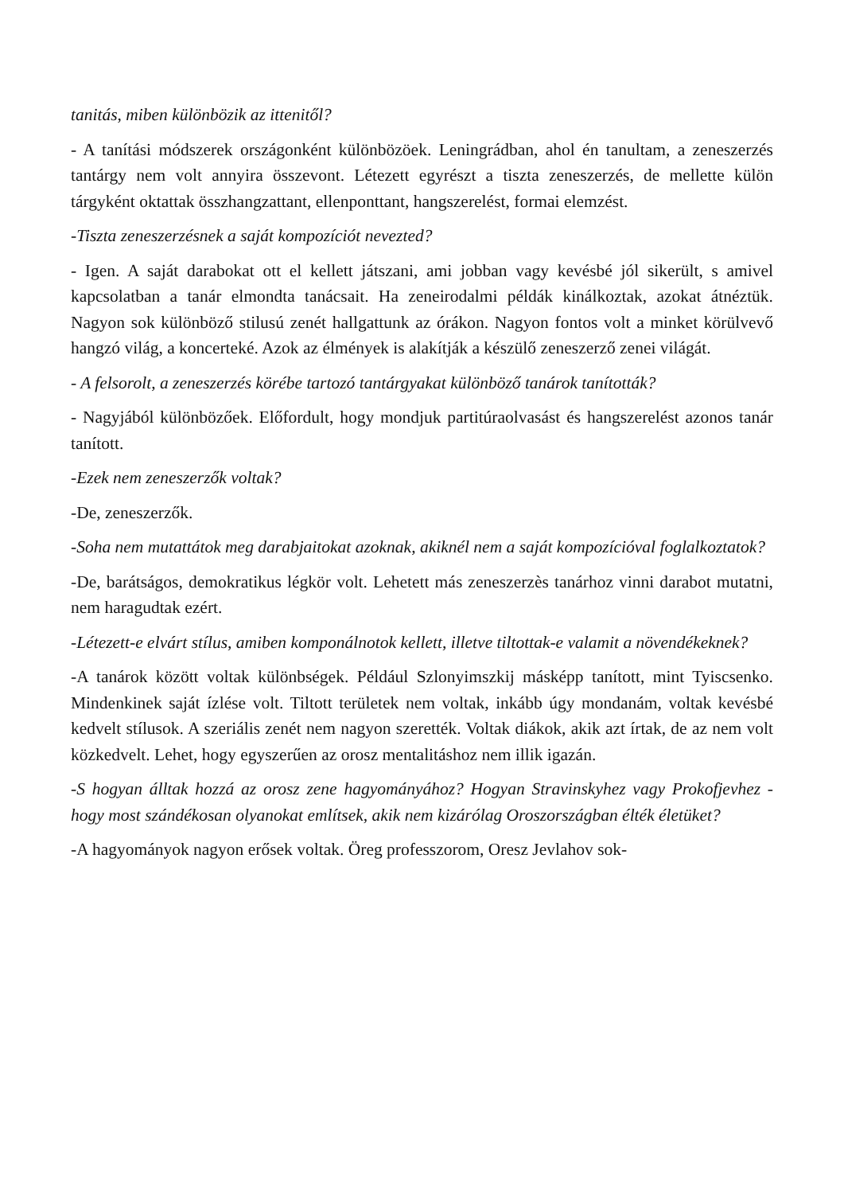tanitás, miben különbözik az ittenitől?
- A tanítási módszerek országonként különbözöek. Leningrádban, ahol én tanultam, a zeneszerzés tantárgy nem volt annyira összevont. Létezett egyrészt a tiszta zeneszerzés, de mellette külön tárgyként oktattak összhangzattant, ellenponttant, hangszerelést, formai elemzést.
-Tiszta zeneszerzésnek a saját kompozíciót nevezted?
- Igen. A saját darabokat ott el kellett játszani, ami jobban vagy kevésbé jól sikerült, s amivel kapcsolatban a tanár elmondta tanácsait. Ha zeneirodalmi példák kinálkoztak, azokat átnéztük. Nagyon sok különböző stilusú zenét hallgattunk az órákon. Nagyon fontos volt a minket körülvevő hangzó világ, a koncerteké. Azok az élmények is alakítják a készülő zeneszerző zenei világát.
- A felsorolt, a zeneszerzés körébe tartozó tantárgyakat különböző tanárok tanították?
- Nagyjából különbözőek. Előfordult, hogy mondjuk partitúraolvasást és hangszerelést azonos tanár tanított.
-Ezek nem zeneszerzők voltak?
-De, zeneszerzők.
-Soha nem mutattátok meg darabjaitokat azoknak, akiknél nem a saját kompozícióval foglalkoztatok?
-De, barátságos, demokratikus légkör volt. Lehetett más zeneszerzès tanárhoz vinni darabot mutatni, nem haragudtak ezért.
-Létezett-e elvárt stílus, amiben komponálnotok kellett, illetve tiltottak-e valamit a növendékeknek?
-A tanárok között voltak különbségek. Például Szlonyimszkij másképp tanított, mint Tyiscsenko. Mindenkinek saját ízlése volt. Tiltott területek nem voltak, inkább úgy mondanám, voltak kevésbé kedvelt stílusok. A szeriális zenét nem nagyon szerették. Voltak diákok, akik azt írtak, de az nem volt közkedvelt. Lehet, hogy egyszerűen az orosz mentalitáshoz nem illik igazán.
-S hogyan álltak hozzá az orosz zene hagyományához? Hogyan Stravinskyhez vagy Prokofjevhez - hogy most szándékosan olyanokat említsek, akik nem kizárólag Oroszországban élték életüket?
-A hagyományok nagyon erősek voltak. Öreg professzorom, Oresz Jevlahov sok-